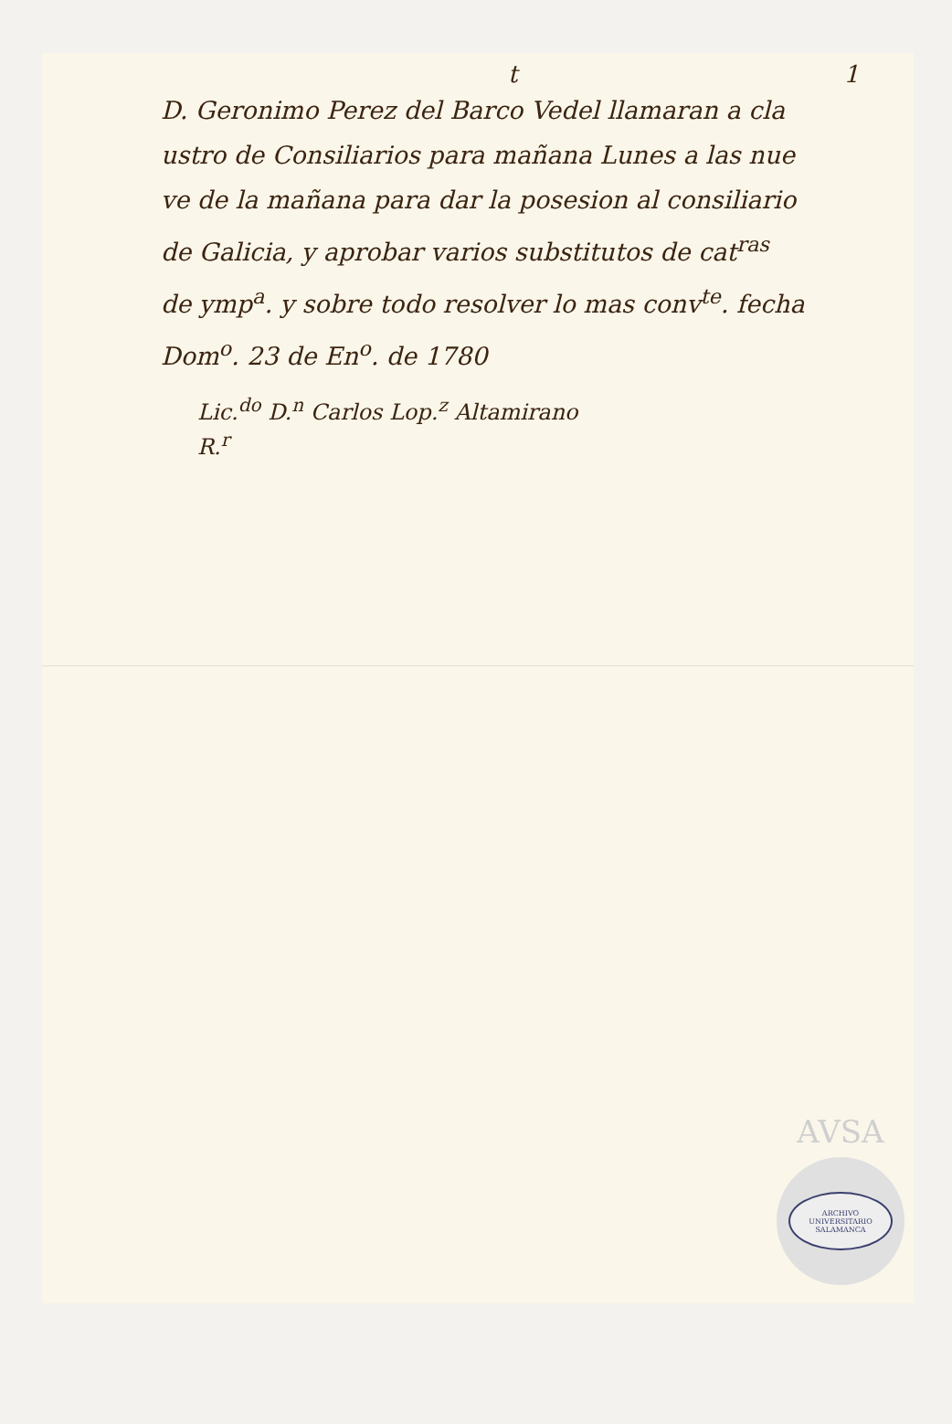t 1
D. Geronimo Perez del Barco Vedel llamaran a cla
ustro de Consiliarios para mañana Lunes a las nue
ve de la mañana para dar la posesion al consiliario
de Galicia, y aprobar varios substitutos de cat<sup>ras</sup>
de ymp<sup>a</sup>. y sobre todo resolver lo mas conv<sup>te</sup>. fecha
Dom<sup>o</sup>. 23 de En<sup>o</sup>. de 1780
Lic.<sup>do</sup> D.<sup>n</sup> Carlos Lop.<sup>z</sup> Altamirano
R.<sup>r</sup>
AVSA
ARCHIVO UNIVERSITARIO
SALAMANCA